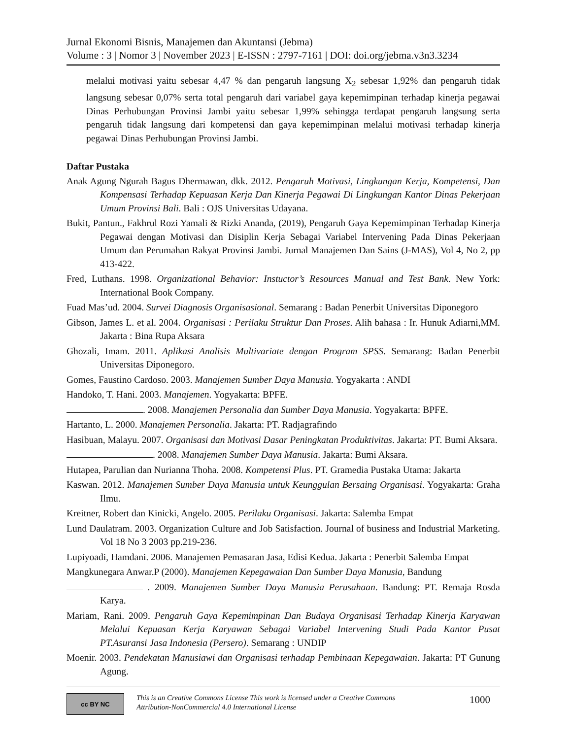Jurnal Ekonomi Bisnis, Manajemen dan Akuntansi (Jebma)
Volume : 3 | Nomor 3 | November 2023 | E-ISSN : 2797-7161 | DOI: doi.org/jebma.v3n3.3234
melalui motivasi yaitu sebesar 4,47 % dan pengaruh langsung X<sub>2</sub> sebesar 1,92% dan pengaruh tidak langsung sebesar 0,07% serta total pengaruh dari variabel gaya kepemimpinan terhadap kinerja pegawai Dinas Perhubungan Provinsi Jambi yaitu sebesar 1,99% sehingga terdapat pengaruh langsung serta pengaruh tidak langsung dari kompetensi dan gaya kepemimpinan melalui motivasi terhadap kinerja pegawai Dinas Perhubungan Provinsi Jambi.
Daftar Pustaka
Anak Agung Ngurah Bagus Dhermawan, dkk. 2012. Pengaruh Motivasi, Lingkungan Kerja, Kompetensi, Dan Kompensasi Terhadap Kepuasan Kerja Dan Kinerja Pegawai Di Lingkungan Kantor Dinas Pekerjaan Umum Provinsi Bali. Bali : OJS Universitas Udayana.
Bukit, Pantun., Fakhrul Rozi Yamali & Rizki Ananda, (2019), Pengaruh Gaya Kepemimpinan Terhadap Kinerja Pegawai dengan Motivasi dan Disiplin Kerja Sebagai Variabel Intervening Pada Dinas Pekerjaan Umum dan Perumahan Rakyat Provinsi Jambi. Jurnal Manajemen Dan Sains (J-MAS), Vol 4, No 2, pp 413-422.
Fred, Luthans. 1998. Organizational Behavior: Instuctor’s Resources Manual and Test Bank. New York: International Book Company.
Fuad Mas’ud. 2004. Survei Diagnosis Organisasional. Semarang : Badan Penerbit Universitas Diponegoro
Gibson, James L. et al. 2004. Organisasi : Perilaku Struktur Dan Proses. Alih bahasa : Ir. Hunuk Adiarni,MM. Jakarta : Bina Rupa Aksara
Ghozali, Imam. 2011. Aplikasi Analisis Multivariate dengan Program SPSS. Semarang: Badan Penerbit Universitas Diponegoro.
Gomes, Faustino Cardoso. 2003. Manajemen Sumber Daya Manusia. Yogyakarta : ANDI
Handoko, T. Hani. 2003. Manajemen. Yogyakarta: BPFE.
. 2008. Manajemen Personalia dan Sumber Daya Manusia. Yogyakarta: BPFE.
Hartanto, L. 2000. Manajemen Personalia. Jakarta: PT. Radjagrafindo
Hasibuan, Malayu. 2007. Organisasi dan Motivasi Dasar Peningkatan Produktivitas. Jakarta: PT. Bumi Aksara.
. 2008. Manajemen Sumber Daya Manusia. Jakarta: Bumi Aksara.
Hutapea, Parulian dan Nurianna Thoha. 2008. Kompetensi Plus. PT. Gramedia Pustaka Utama: Jakarta
Kaswan. 2012. Manajemen Sumber Daya Manusia untuk Keunggulan Bersaing Organisasi. Yogyakarta: Graha Ilmu.
Kreitner, Robert dan Kinicki, Angelo. 2005. Perilaku Organisasi. Jakarta: Salemba Empat
Lund Daulatram. 2003. Organization Culture and Job Satisfaction. Journal of business and Industrial Marketing. Vol 18 No 3 2003 pp.219-236.
Lupiyoadi, Hamdani. 2006. Manajemen Pemasaran Jasa, Edisi Kedua. Jakarta : Penerbit Salemba Empat
Mangkunegara Anwar.P (2000). Manajemen Kepegawaian Dan Sumber Daya Manusia, Bandung
. 2009. Manajemen Sumber Daya Manusia Perusahaan. Bandung: PT. Remaja Rosda Karya.
Mariam, Rani. 2009. Pengaruh Gaya Kepemimpinan Dan Budaya Organisasi Terhadap Kinerja Karyawan Melalui Kepuasan Kerja Karyawan Sebagai Variabel Intervening Studi Pada Kantor Pusat PT.Asuransi Jasa Indonesia (Persero). Semarang : UNDIP
Moenir. 2003. Pendekatan Manusiawi dan Organisasi terhadap Pembinaan Kepegawaian. Jakarta: PT Gunung Agung.
cc BY NC
This is an Creative Commons License This work is licensed under a Creative Commons Attribution-NonCommercial 4.0 International License
1000